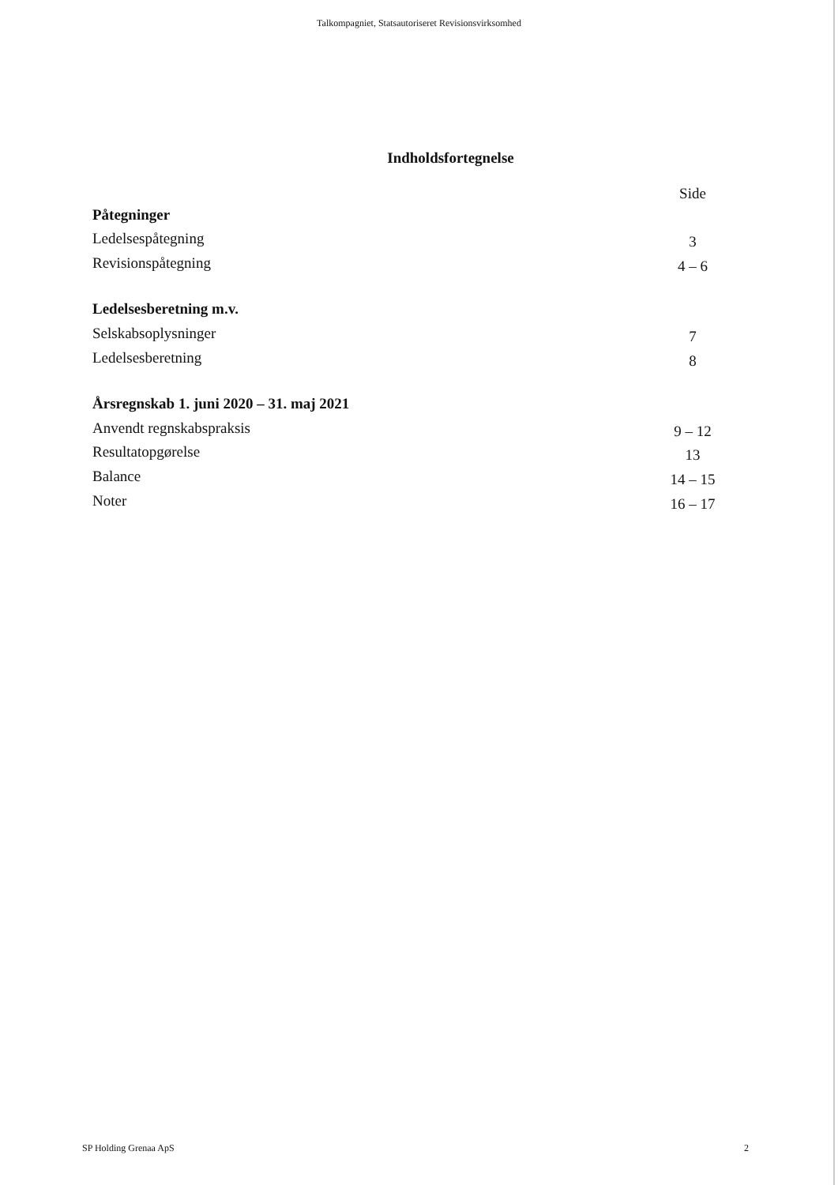Talkompagniet, Statsautoriseret Revisionsvirksomhed
Indholdsfortegnelse
| | Side |
| Påtegninger | |
| Ledelsespåtegning | 3 |
| Revisionspåtegning | 4 – 6 |
| Ledelsesberetning m.v. | |
| Selskabsoplysninger | 7 |
| Ledelsesberetning | 8 |
| Årsregnskab 1. juni 2020 – 31. maj 2021 | |
| Anvendt regnskabspraksis | 9 – 12 |
| Resultatopgørelse | 13 |
| Balance | 14 – 15 |
| Noter | 16 – 17 |
SP Holding Grenaa ApS 2